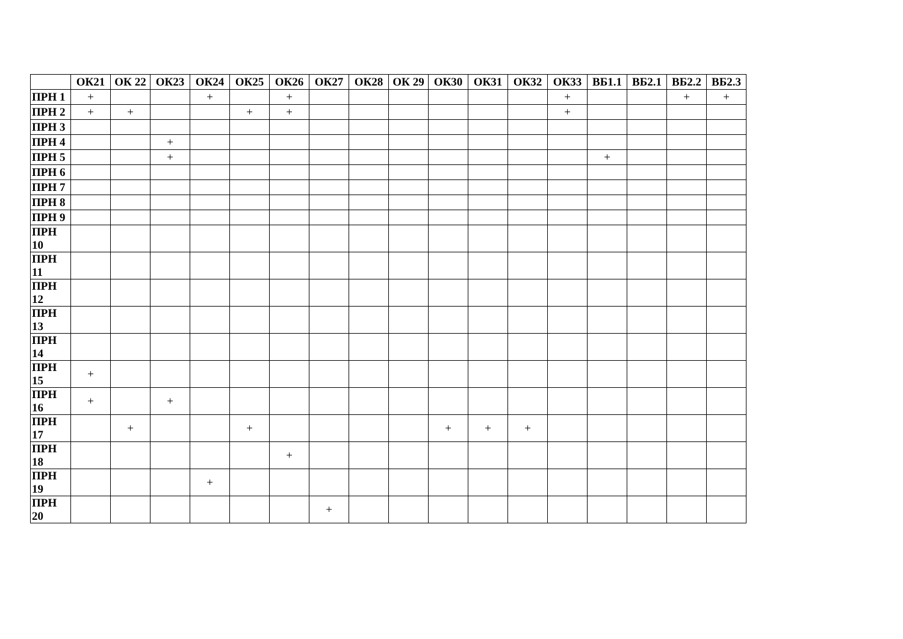| | ОК21 | ОК 22 | ОК23 | ОК24 | ОК25 | ОК26 | ОК27 | ОК28 | ОК 29 | ОК30 | ОК31 | ОК32 | ОК33 | ВБ1.1 | ВБ2.1 | ВБ2.2 | ВБ2.3 |
| --- | --- | --- | --- | --- | --- | --- | --- | --- | --- | --- | --- | --- | --- | --- | --- | --- | --- |
| ПРН 1 | + | | | + | | + | | | | | | | + | | | + | + |
| ПРН 2 | + | + | | | + | + | | | | | | | + | | | | |
| ПРН 3 | | | | | | | | | | | | | | | | | |
| ПРН 4 | | | + | | | | | | | | | | | | | | |
| ПРН 5 | | | + | | | | | | | | | | | + | | | |
| ПРН 6 | | | | | | | | | | | | | | | | | |
| ПРН 7 | | | | | | | | | | | | | | | | | |
| ПРН 8 | | | | | | | | | | | | | | | | | |
| ПРН 9 | | | | | | | | | | | | | | | | | |
| ПРН 10 | | | | | | | | | | | | | | | | | |
| ПРН 11 | | | | | | | | | | | | | | | | | |
| ПРН 12 | | | | | | | | | | | | | | | | | |
| ПРН 13 | | | | | | | | | | | | | | | | | |
| ПРН 14 | | | | | | | | | | | | | | | | | |
| ПРН 15 | + | | | | | | | | | | | | | | | | |
| ПРН 16 | + | | + | | | | | | | | | | | | | | |
| ПРН 17 | | + | | | + | | | | | + | + | + | | | | | |
| ПРН 18 | | | | | | + | | | | | | | | | | | |
| ПРН 19 | | | | + | | | | | | | | | | | | | |
| ПРН 20 | | | | | | | + | | | | | | | | | | |